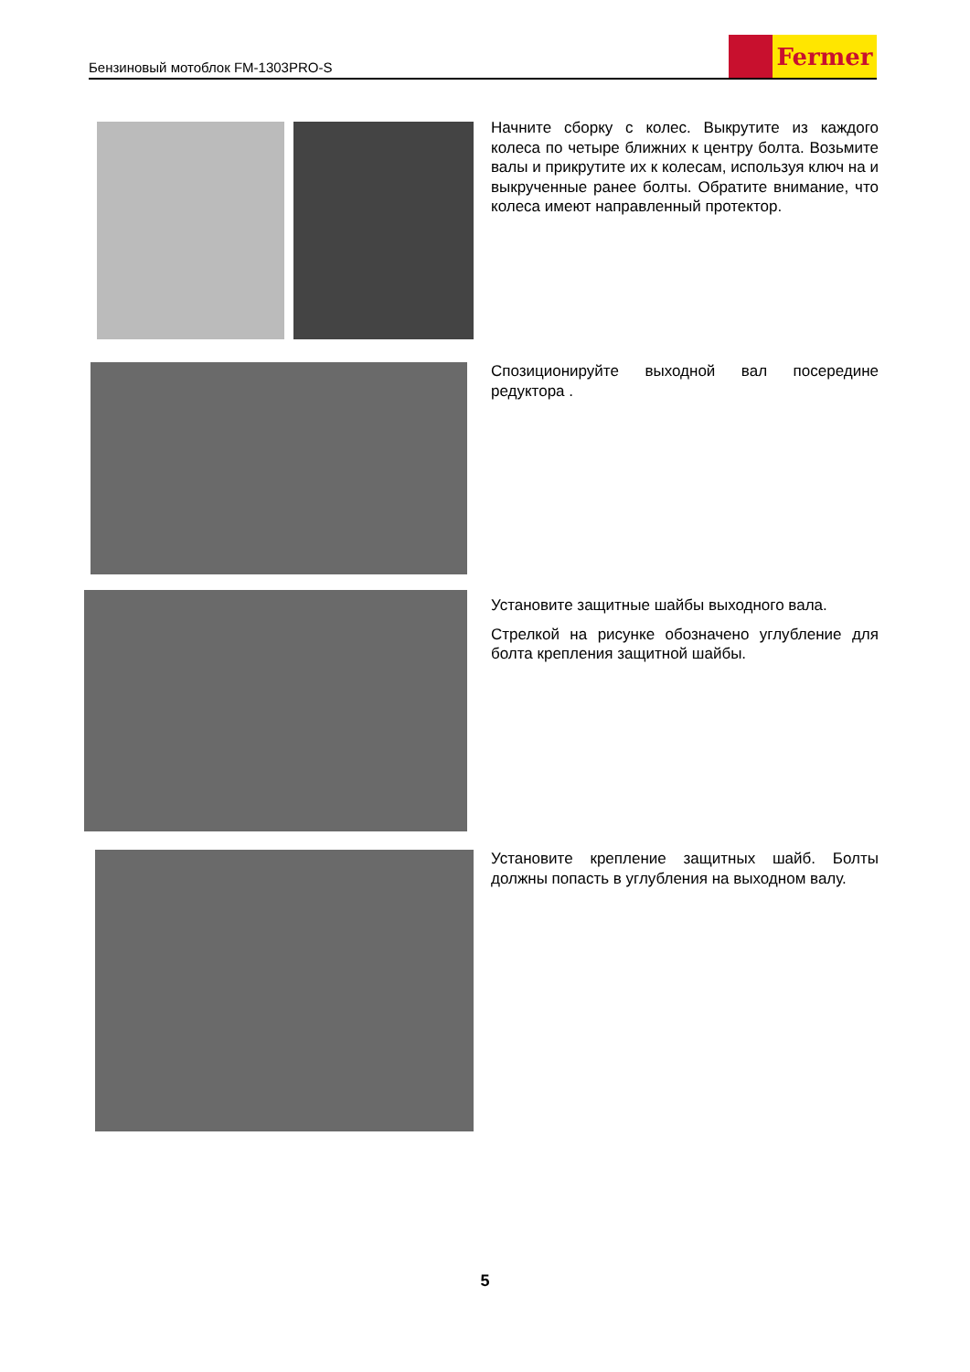Бензиновый мотоблок FM-1303PRO-S
Fermer
Начните сборку с колес. Выкрутите из каждого колеса по четыре ближних к центру болта. Возьмите валы и прикрутите их к колесам, используя ключ на и выкрученные ранее болты. Обратите внимание, что колеса имеют направленный протектор.
Спозиционируйте выходной вал посередине редуктора .
Установите защитные шайбы выходного вала.
Стрелкой на рисунке обозначено углубление для болта крепления защитной шайбы.
Установите крепление защитных шайб. Болты должны попасть в углубления на выходном валу.
5